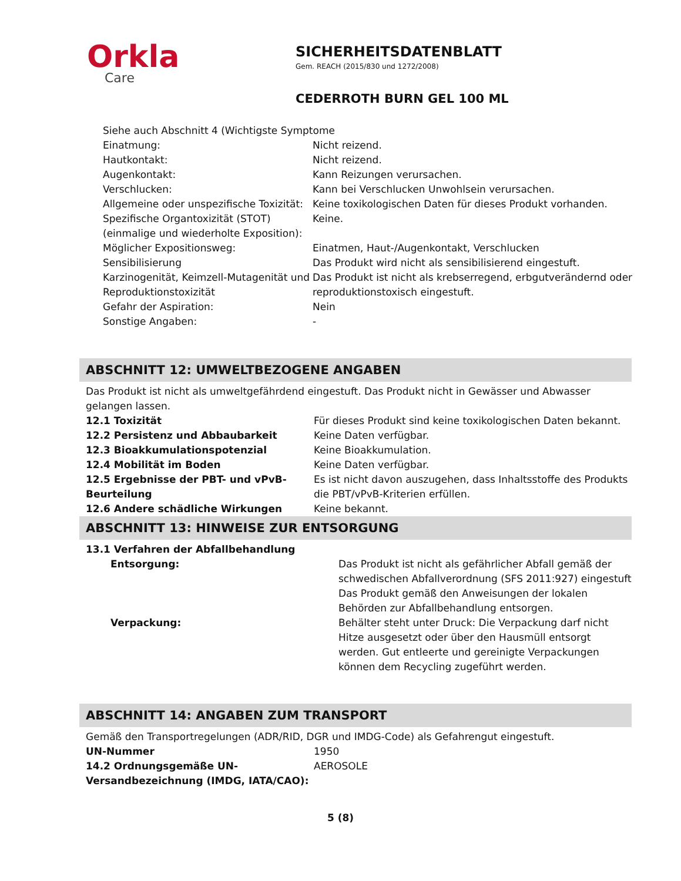Orkla
Care
SICHERHEITSDATENBLATT
Gem. REACH (2015/830 und 1272/2008)
CEDERROTH BURN GEL 100 ML
| Siehe auch Abschnitt 4 (Wichtigste Symptome | |
| Einatmung: | Nicht reizend. |
| Hautkontakt: | Nicht reizend. |
| Augenkontakt: | Kann Reizungen verursachen. |
| Verschlucken: | Kann bei Verschlucken Unwohlsein verursachen. |
| Allgemeine oder unspezifische Toxizität: | Keine toxikologischen Daten für dieses Produkt vorhanden. |
| Spezifische Organtoxizität (STOT) (einmalige und wiederholte Exposition): | Keine. |
| Möglicher Expositionsweg: | Einatmen, Haut-/Augenkontakt, Verschlucken |
| Sensibilisierung | Das Produkt wird nicht als sensibilisierend eingestuft. |
| Karzinogenität, Keimzell-Mutagenität und Reproduktionstoxizität | Das Produkt ist nicht als krebserregend, erbgutverändernd oder reproduktionstoxisch eingestuft. |
| Gefahr der Aspiration: | Nein |
| Sonstige Angaben: | - |
ABSCHNITT 12: UMWELTBEZOGENE ANGABEN
Das Produkt ist nicht als umweltgefährdend eingestuft. Das Produkt nicht in Gewässer und Abwasser gelangen lassen.
| 12.1 Toxizität | Für dieses Produkt sind keine toxikologischen Daten bekannt. |
| 12.2 Persistenz und Abbaubarkeit | Keine Daten verfügbar. |
| 12.3 Bioakkumulationspotenzial | Keine Bioakkumulation. |
| 12.4 Mobilität im Boden | Keine Daten verfügbar. |
| 12.5 Ergebnisse der PBT- und vPvB-Beurteilung | Es ist nicht davon auszugehen, dass Inhaltsstoffe des Produkts die PBT/vPvB-Kriterien erfüllen. |
| 12.6 Andere schädliche Wirkungen | Keine bekannt. |
ABSCHNITT 13: HINWEISE ZUR ENTSORGUNG
| 13.1 Verfahren der Abfallbehandlung | |
| Entsorgung: | Das Produkt ist nicht als gefährlicher Abfall gemäß der schwedischen Abfallverordnung (SFS 2011:927) eingestuft Das Produkt gemäß den Anweisungen der lokalen Behörden zur Abfallbehandlung entsorgen. |
| Verpackung: | Behälter steht unter Druck: Die Verpackung darf nicht Hitze ausgesetzt oder über den Hausmüll entsorgt werden. Gut entleerte und gereinigte Verpackungen können dem Recycling zugeführt werden. |
ABSCHNITT 14: ANGABEN ZUM TRANSPORT
Gemäß den Transportregelungen (ADR/RID, DGR und IMDG-Code) als Gefahrengut eingestuft.
| UN-Nummer | 1950 |
| 14.2 Ordnungsgemäße UN-Versandbezeichnung (IMDG, IATA/CAO): | AEROSOLE |
5 (8)